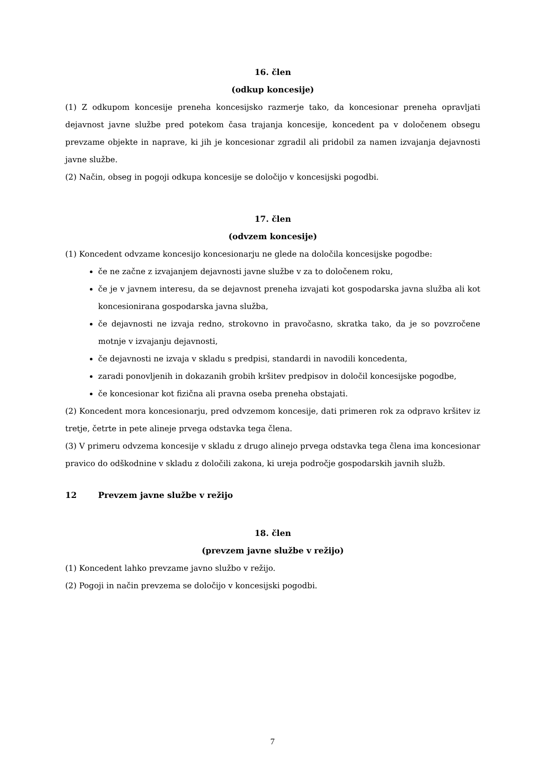16. člen
(odkup koncesije)
(1) Z odkupom koncesije preneha koncesijsko razmerje tako, da koncesionar preneha opravljati dejavnost javne službe pred potekom časa trajanja koncesije, koncedent pa v določenem obsegu prevzame objekte in naprave, ki jih je koncesionar zgradil ali pridobil za namen izvajanja dejavnosti javne službe.
(2) Način, obseg in pogoji odkupa koncesije se določijo v koncesijski pogodbi.
17. člen
(odvzem koncesije)
(1) Koncedent odvzame koncesijo koncesionarju ne glede na določila koncesijske pogodbe:
če ne začne z izvajanjem dejavnosti javne službe v za to določenem roku,
če je v javnem interesu, da se dejavnost preneha izvajati kot gospodarska javna služba ali kot koncesionirana gospodarska javna služba,
če dejavnosti ne izvaja redno, strokovno in pravočasno, skratka tako, da je so povzročene motnje v izvajanju dejavnosti,
če dejavnosti ne izvaja v skladu s predpisi, standardi in navodili koncedenta,
zaradi ponovljenih in dokazanih grobih kršitev predpisov in določil koncesijske pogodbe,
če koncesionar kot fizična ali pravna oseba preneha obstajati.
(2) Koncedent mora koncesionarju, pred odvzemom koncesije, dati primeren rok za odpravo kršitev iz tretje, četrte in pete alineje prvega odstavka tega člena.
(3) V primeru odvzema koncesije v skladu z drugo alinejo prvega odstavka tega člena ima koncesionar pravico do odškodnine v skladu z določili zakona, ki ureja področje gospodarskih javnih služb.
12 Prevzem javne službe v režijo
18. člen
(prevzem javne službe v režijo)
(1) Koncedent lahko prevzame javno službo v režijo.
(2) Pogoji in način prevzema se določijo v koncesijski pogodbi.
7